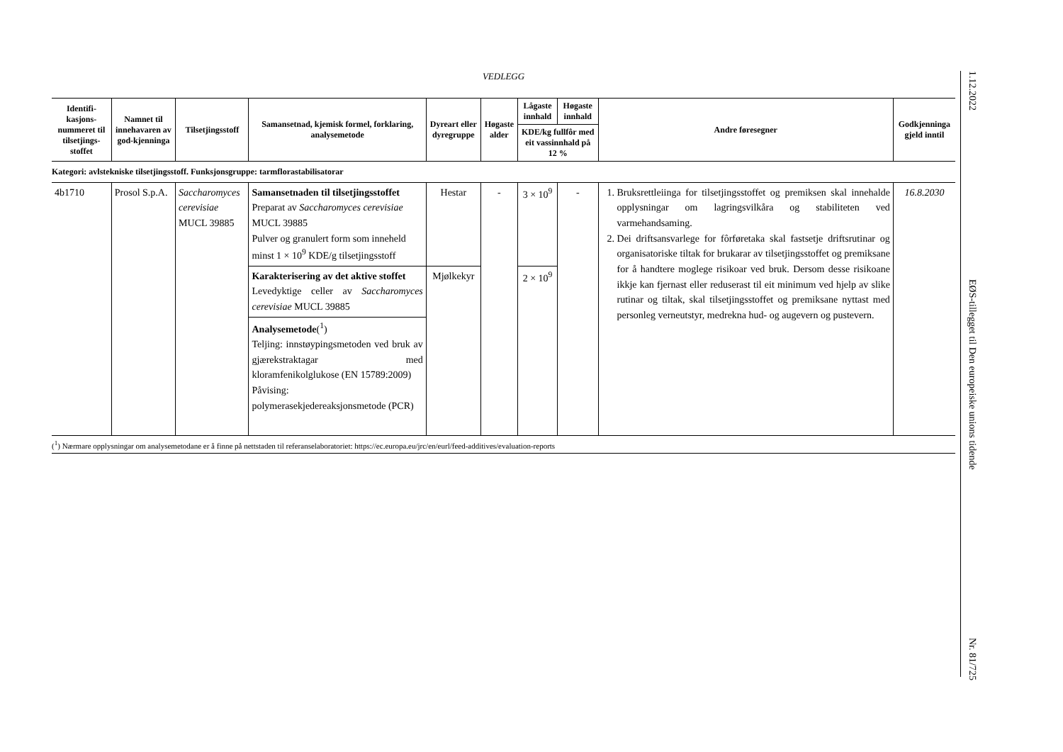VEDLEGG
| Identifi-kasjons-nummeret til tilsetjings-stoffet | Namnet til innehavaren av god-kjenninga | Tilsetjingsstoff | Samansetnad, kjemisk formel, forklaring, analysemetode | Dyreart eller dyregruppe | Høgaste alder | Lågaste innhald | Høgaste innhald | Andre føresegner | Godkjenninga gjeld inntil |
| --- | --- | --- | --- | --- | --- | --- | --- | --- | --- |
| | | | | | | KDE/kg fullfôr med eit vassinnhald på 12 % | | | |
| Kategori: avlstekniske tilsetjingsstoff. Funksjonsgruppe: tarmflorastabilisatorar | | | | | | | | | |
| 4b1710 | Prosol S.p.A. | Saccharomyces cerevisiae MUCL 39885 | Samansetnaden til tilsetjingsstoffet Preparat av Saccharomyces cerevisiae MUCL 39885 Pulver og granulert form som inneheld minst 1 × 10<sup>9</sup> KDE/g tilsetjingsstoff | Hestar | - | 3 × 10<sup>9</sup> | - | 1. Bruksrettleiinga for tilsetjingsstoffet og premiksen skal innehalde opplysningar om lagringsvilkåra og stabiliteten ved varmehandsaming. 2. Dei driftsansvarlege for fôrføretaka skal fastsetje driftsrutinar og organisatoriske tiltak for brukarar av tilsetjingsstoffet og premiksane for å handtere moglege risikoar ved bruk. Dersom desse risikoane ikkje kan fjernast eller reduserast til eit minimum ved hjelp av slike rutinar og tiltak, skal tilsetjingsstoffet og premiksane nyttast med personleg verneutstyr, medrekna hud- og augevern og pustevern. | 16.8.2030 |
| | | | Karakterisering av det aktive stoffet Levedyktige celler av Saccharomyces cerevisiae MUCL 39885 | Mjølkekyr | | 2 × 10<sup>9</sup> | | | |
| | | | Analysemetode (<sup>1</sup>) Teljing: innstøypingsmetoden ved bruk av gjærekstraktagar med kloramfenikolglukose (EN 15789:2009) Påvising: polymerasekjedereaksjonsmetode (PCR) | | | | | | |
(<sup>1</sup>) Nærmare opplysningar om analysemetodane er å finne på nettstaden til referanselaboratoriet: https://ec.europa.eu/jrc/en/eurl/feed-additives/evaluation-reports
1.12.2022 EØS-tillegget til Den europeiske unions tidende Nr. 81/725